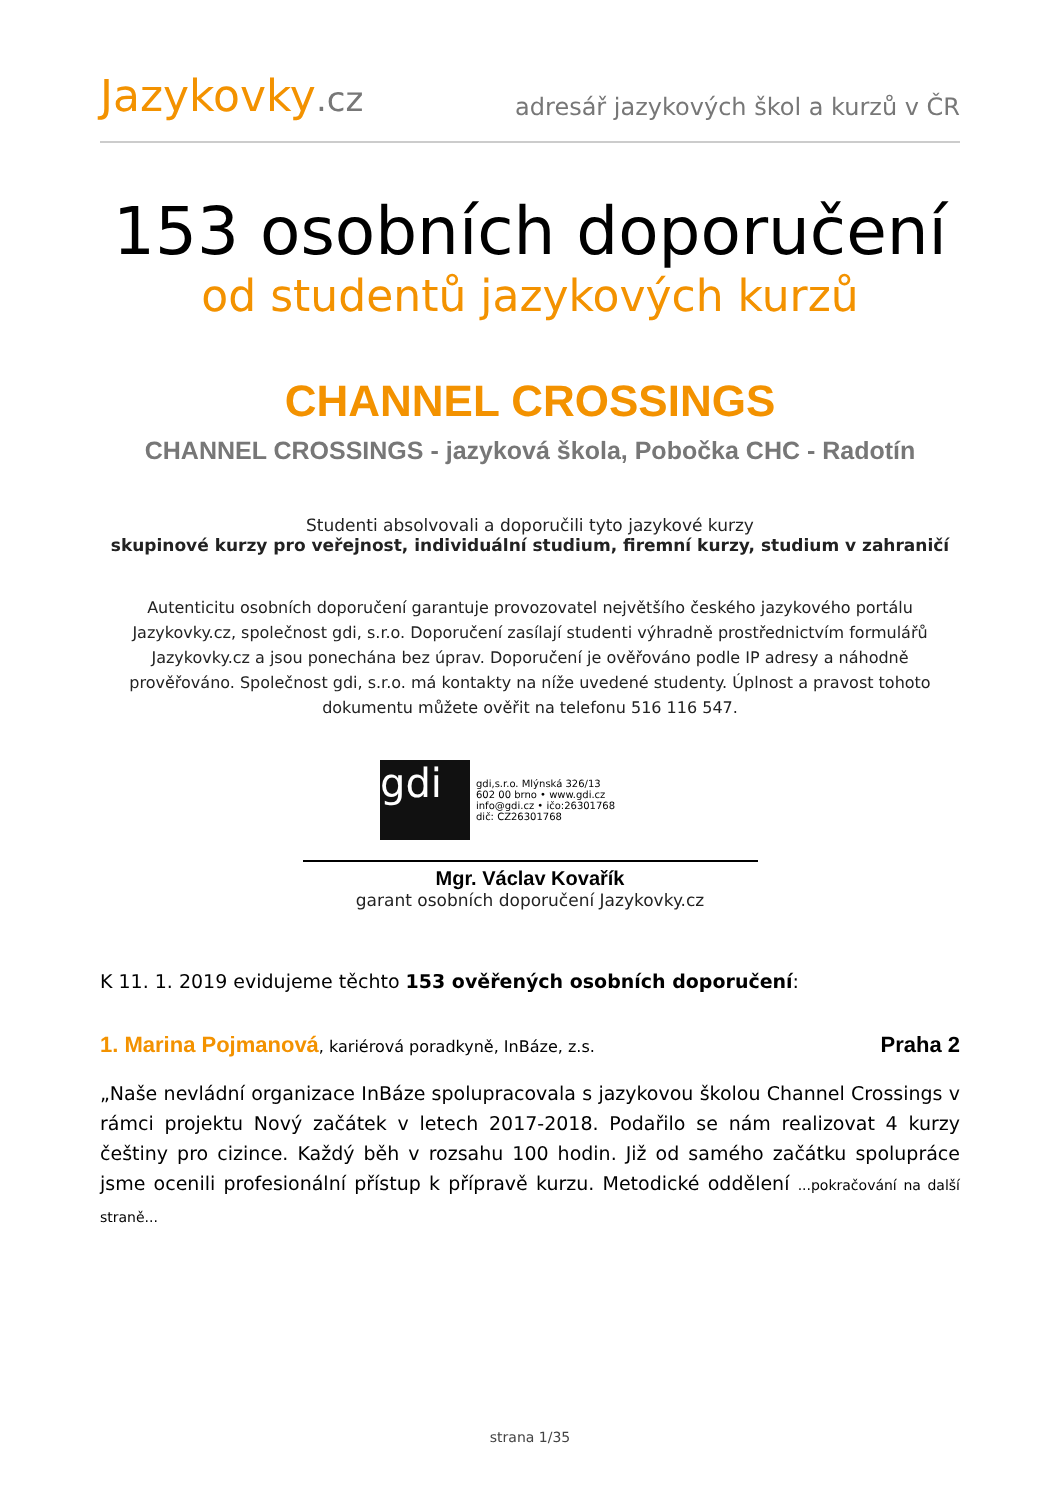Jazykovky.cz
adresář jazykových škol a kurzů v ČR
153 osobních doporučení
od studentů jazykových kurzů
CHANNEL CROSSINGS
CHANNEL CROSSINGS - jazyková škola, Pobočka CHC - Radotín
Studenti absolvovali a doporučili tyto jazykové kurzy
skupinové kurzy pro veřejnost, individuální studium, firemní kurzy, studium v zahraničí
Autenticitu osobních doporučení garantuje provozovatel největšího českého jazykového portálu Jazykovky.cz, společnost gdi, s.r.o. Doporučení zasílají studenti výhradně prostřednictvím formulářů Jazykovky.cz a jsou ponechána bez úprav. Doporučení je ověřováno podle IP adresy a náhodně prověřováno. Společnost gdi, s.r.o. má kontakty na níže uvedené studenty. Úplnost a pravost tohoto dokumentu můžete ověřit na telefonu 516 116 547.
gdi
gdi,s.r.o. Mlýnská 326/13
602 00 brno • www.gdi.cz
info@gdi.cz • ičo:26301768
dič: CZ26301768
Mgr. Václav Kovařík
garant osobních doporučení Jazykovky.cz
K 11. 1. 2019 evidujeme těchto 153 ověřených osobních doporučení:
1. Marina Pojmanová, kariérová poradkyně, InBáze, z.s.
Praha 2
„Naše nevládní organizace InBáze spolupracovala s jazykovou školou Channel Crossings v rámci projektu Nový začátek v letech 2017-2018. Podařilo se nám realizovat 4 kurzy češtiny pro cizince. Každý běh v rozsahu 100 hodin. Již od samého začátku spolupráce jsme ocenili profesionální přístup k přípravě kurzu. Metodické oddělení ...pokračování na další straně...
strana 1/35